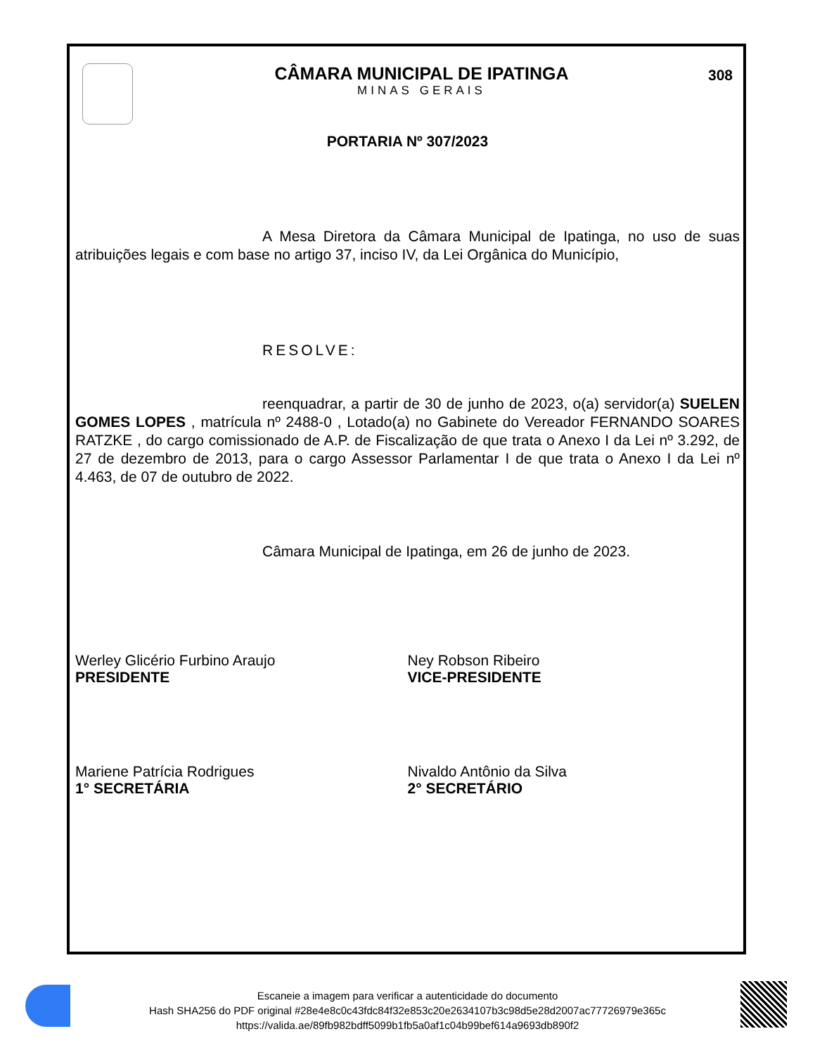CÂMARA MUNICIPAL DE IPATINGA
MINAS GERAIS
308
PORTARIA Nº 307/2023
A Mesa Diretora da Câmara Municipal de Ipatinga, no uso de suas atribuições legais e com base no artigo 37, inciso IV, da Lei Orgânica do Município,
RESOLVE:
reenquadrar, a partir de 30 de junho de 2023, o(a) servidor(a) SUELEN GOMES LOPES , matrícula nº 2488-0 , Lotado(a) no Gabinete do Vereador FERNANDO SOARES RATZKE , do cargo comissionado de A.P. de Fiscalização de que trata o Anexo I da Lei nº 3.292, de 27 de dezembro de 2013, para o cargo Assessor Parlamentar I de que trata o Anexo I da Lei nº 4.463, de 07 de outubro de 2022.
Câmara Municipal de Ipatinga, em 26 de junho de 2023.
Werley Glicério Furbino Araujo
PRESIDENTE
Ney Robson Ribeiro
VICE-PRESIDENTE
Mariene Patrícia Rodrigues
1° SECRETÁRIA
Nivaldo Antônio da Silva
2° SECRETÁRIO
Escaneie a imagem para verificar a autenticidade do documento
Hash SHA256 do PDF original #28e4e8c0c43fdc84f32e853c20e2634107b3c98d5e28d2007ac77726979e365c
https://valida.ae/89fb982bdff5099b1fb5a0af1c04b99bef614a9693db890f2